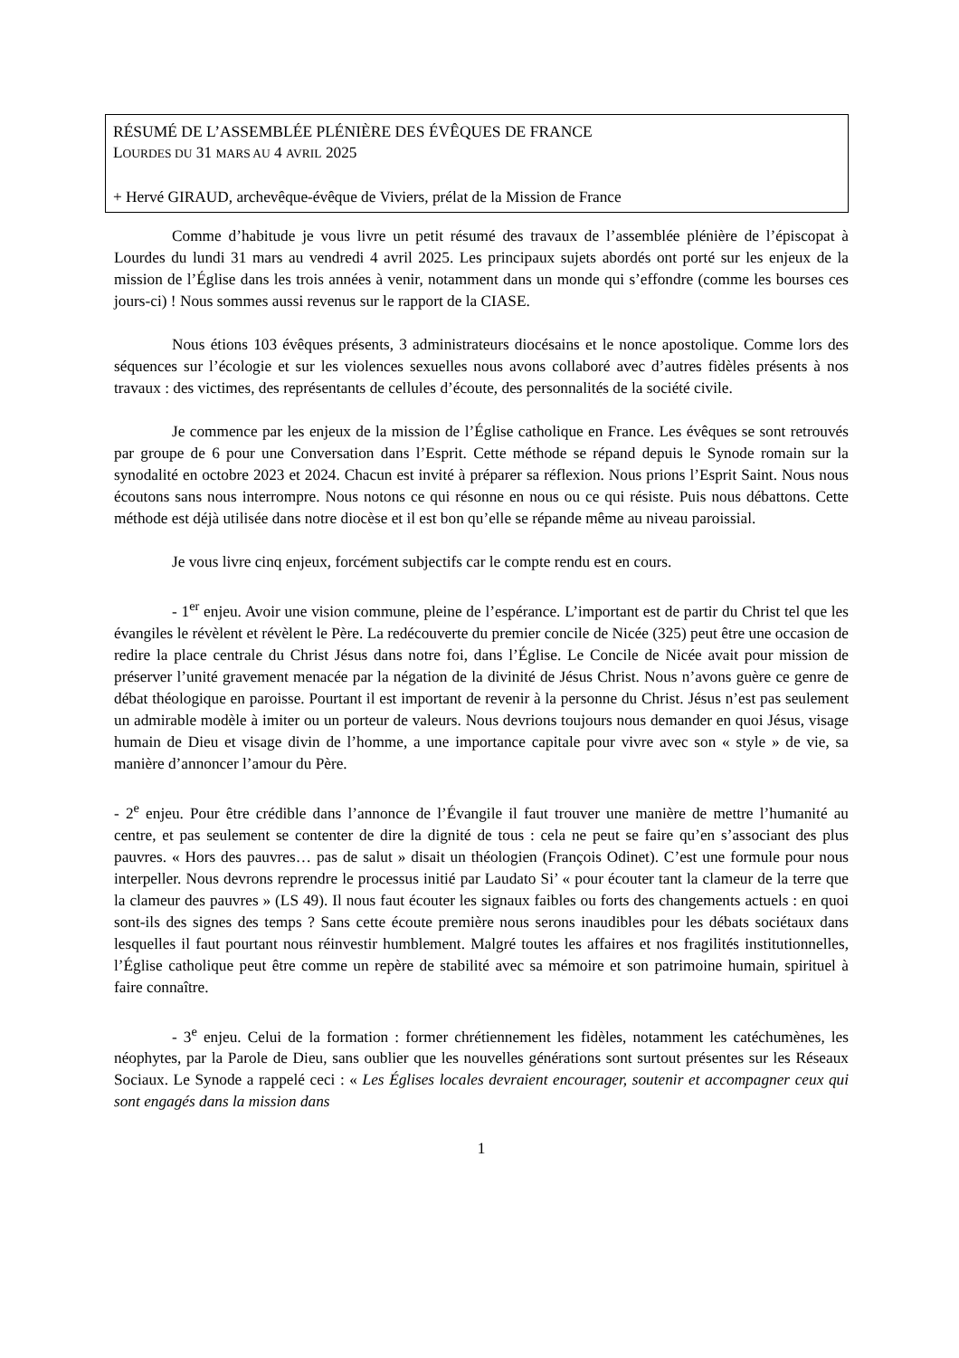RÉSUMÉ DE L’ASSEMBLÉE PLÉNIÈRE DES ÉVÊQUES DE FRANCE
LOURDES DU 31 MARS AU 4 AVRIL 2025
+ Hervé GIRAUD, archevêque-évêque de Viviers, prélat de la Mission de France
Comme d’habitude je vous livre un petit résumé des travaux de l’assemblée plénière de l’épiscopat à Lourdes du lundi 31 mars au vendredi 4 avril 2025. Les principaux sujets abordés ont porté sur les enjeux de la mission de l’Église dans les trois années à venir, notamment dans un monde qui s’effondre (comme les bourses ces jours-ci) ! Nous sommes aussi revenus sur le rapport de la CIASE.
Nous étions 103 évêques présents, 3 administrateurs diocésains et le nonce apostolique. Comme lors des séquences sur l’écologie et sur les violences sexuelles nous avons collaboré avec d’autres fidèles présents à nos travaux : des victimes, des représentants de cellules d’écoute, des personnalités de la société civile.
Je commence par les enjeux de la mission de l’Église catholique en France. Les évêques se sont retrouvés par groupe de 6 pour une Conversation dans l’Esprit. Cette méthode se répand depuis le Synode romain sur la synodalité en octobre 2023 et 2024. Chacun est invité à préparer sa réflexion. Nous prions l’Esprit Saint. Nous nous écoutons sans nous interrompre. Nous notons ce qui résonne en nous ou ce qui résiste. Puis nous débattons. Cette méthode est déjà utilisée dans notre diocèse et il est bon qu’elle se répande même au niveau paroissial.
Je vous livre cinq enjeux, forcément subjectifs car le compte rendu est en cours.
- 1<sup>er</sup> enjeu. Avoir une vision commune, pleine de l’espérance. L’important est de partir du Christ tel que les évangiles le révèlent et révèlent le Père. La redécouverte du premier concile de Nicée (325) peut être une occasion de redire la place centrale du Christ Jésus dans notre foi, dans l’Église. Le Concile de Nicée avait pour mission de préserver l’unité gravement menacée par la négation de la divinité de Jésus Christ. Nous n’avons guère ce genre de débat théologique en paroisse. Pourtant il est important de revenir à la personne du Christ. Jésus n’est pas seulement un admirable modèle à imiter ou un porteur de valeurs. Nous devrions toujours nous demander en quoi Jésus, visage humain de Dieu et visage divin de l’homme, a une importance capitale pour vivre avec son « style » de vie, sa manière d’annoncer l’amour du Père.
- 2<sup>e</sup> enjeu. Pour être crédible dans l’annonce de l’Évangile il faut trouver une manière de mettre l’humanité au centre, et pas seulement se contenter de dire la dignité de tous : cela ne peut se faire qu’en s’associant des plus pauvres. « Hors des pauvres… pas de salut » disait un théologien (François Odinet). C’est une formule pour nous interpeller. Nous devrons reprendre le processus initié par Laudato Si’ « pour écouter tant la clameur de la terre que la clameur des pauvres » (LS 49). Il nous faut écouter les signaux faibles ou forts des changements actuels : en quoi sont-ils des signes des temps ? Sans cette écoute première nous serons inaudibles pour les débats sociétaux dans lesquelles il faut pourtant nous réinvestir humblement. Malgré toutes les affaires et nos fragilités institutionnelles, l’Église catholique peut être comme un repère de stabilité avec sa mémoire et son patrimoine humain, spirituel à faire connaître.
- 3<sup>e</sup> enjeu. Celui de la formation : former chrétiennement les fidèles, notamment les catéchumènes, les néophytes, par la Parole de Dieu, sans oublier que les nouvelles générations sont surtout présentes sur les Réseaux Sociaux. Le Synode a rappelé ceci : « Les Églises locales devraient encourager, soutenir et accompagner ceux qui sont engagés dans la mission dans
1